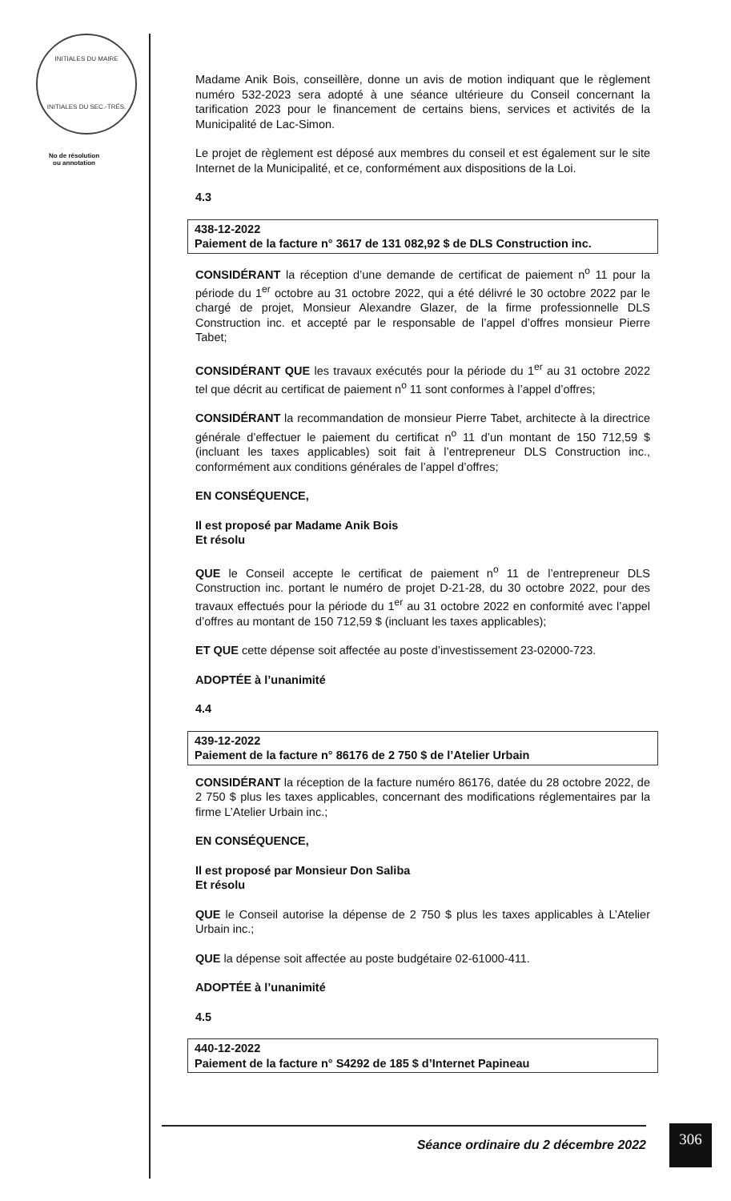INITIALES DU MAIRE
INITIALES DU SEC.-TRÉS.
No de résolution
ou annotation
Madame Anik Bois, conseillère, donne un avis de motion indiquant que le règlement numéro 532-2023 sera adopté à une séance ultérieure du Conseil concernant la tarification 2023 pour le financement de certains biens, services et activités de la Municipalité de Lac-Simon.
Le projet de règlement est déposé aux membres du conseil et est également sur le site Internet de la Municipalité, et ce, conformément aux dispositions de la Loi.
4.3
438-12-2022
Paiement de la facture n° 3617 de 131 082,92 $ de DLS Construction inc.
CONSIDÉRANT la réception d’une demande de certificat de paiement n<sup>o</sup> 11 pour la période du 1<sup>er</sup> octobre au 31 octobre 2022, qui a été délivré le 30 octobre 2022 par le chargé de projet, Monsieur Alexandre Glazer, de la firme professionnelle DLS Construction inc. et accepté par le responsable de l’appel d’offres monsieur Pierre Tabet;
CONSIDÉRANT QUE les travaux exécutés pour la période du 1<sup>er</sup> au 31 octobre 2022 tel que décrit au certificat de paiement n<sup>o</sup> 11 sont conformes à l’appel d’offres;
CONSIDÉRANT la recommandation de monsieur Pierre Tabet, architecte à la directrice générale d’effectuer le paiement du certificat n<sup>o</sup> 11 d’un montant de 150 712,59 $ (incluant les taxes applicables) soit fait à l’entrepreneur DLS Construction inc., conformément aux conditions générales de l’appel d’offres;
EN CONSÉQUENCE,
Il est proposé par Madame Anik Bois
Et résolu
QUE le Conseil accepte le certificat de paiement n<sup>o</sup> 11 de l’entrepreneur DLS Construction inc. portant le numéro de projet D-21-28, du 30 octobre 2022, pour des travaux effectués pour la période du 1<sup>er</sup> au 31 octobre 2022 en conformité avec l’appel d’offres au montant de 150 712,59 $ (incluant les taxes applicables);
ET QUE cette dépense soit affectée au poste d’investissement 23-02000-723.
ADOPTÉE à l’unanimité
4.4
439-12-2022
Paiement de la facture n° 86176 de 2 750 $ de l’Atelier Urbain
CONSIDÉRANT la réception de la facture numéro 86176, datée du 28 octobre 2022, de 2 750 $ plus les taxes applicables, concernant des modifications réglementaires par la firme L’Atelier Urbain inc.;
EN CONSÉQUENCE,
Il est proposé par Monsieur Don Saliba
Et résolu
QUE le Conseil autorise la dépense de 2 750 $ plus les taxes applicables à L’Atelier Urbain inc.;
QUE la dépense soit affectée au poste budgétaire 02-61000-411.
ADOPTÉE à l’unanimité
4.5
440-12-2022
Paiement de la facture n° S4292 de 185 $ d’Internet Papineau
Séance ordinaire du 2 décembre 2022 306